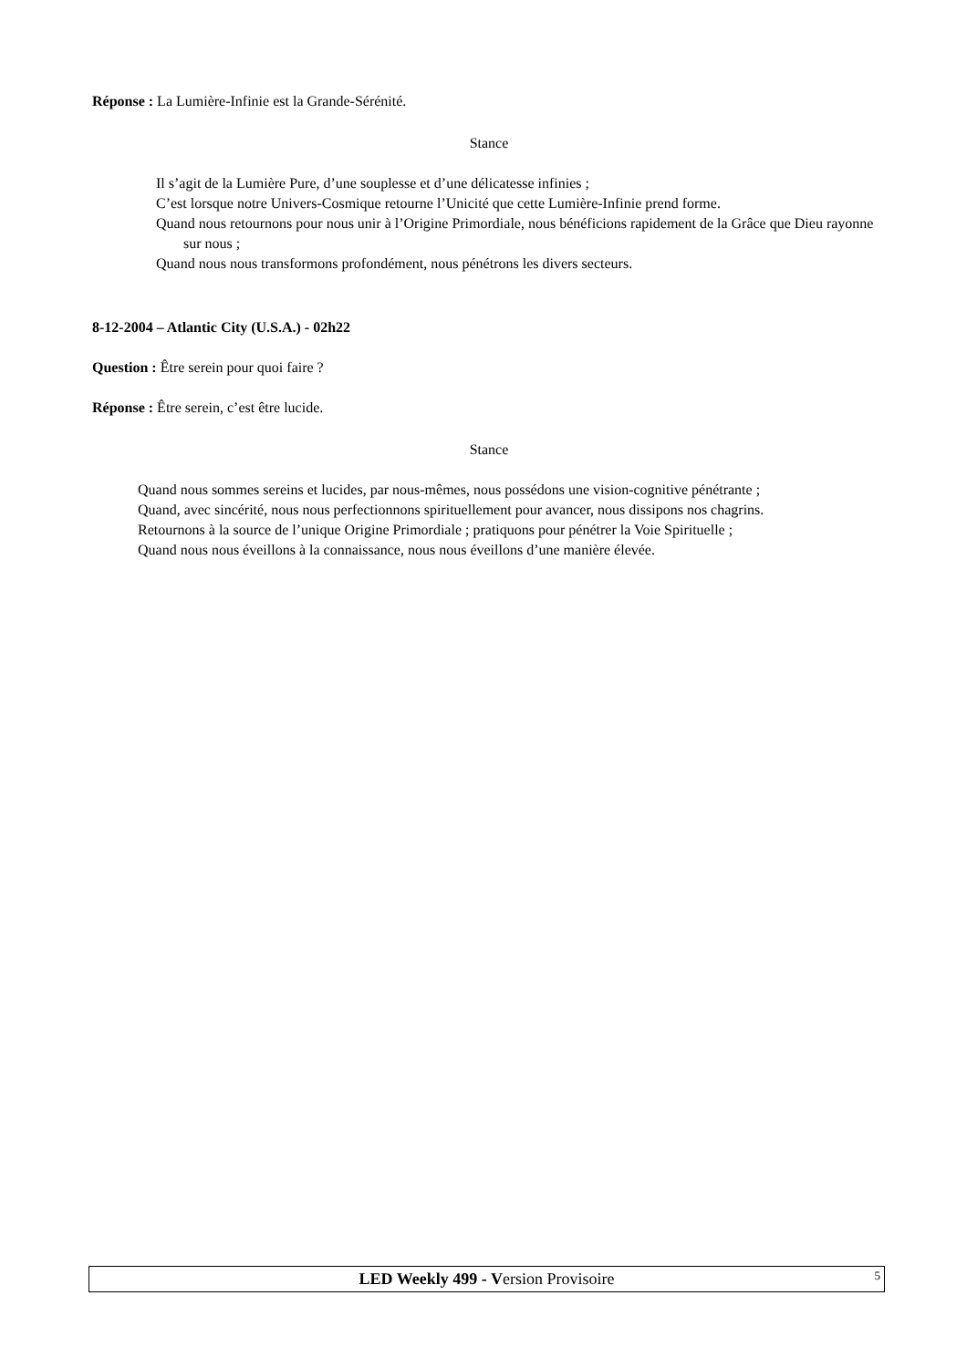Réponse : La Lumière-Infinie est la Grande-Sérénité.
Stance
Il s’agit de la Lumière Pure, d’une souplesse et d’une délicatesse infinies ;
C’est lorsque notre Univers-Cosmique retourne l’Unicité que cette Lumière-Infinie prend forme.
Quand nous retournons pour nous unir à l’Origine Primordiale, nous bénéficions rapidement de la Grâce que Dieu rayonne sur nous ;
Quand nous nous transformons profondément, nous pénétrons les divers secteurs.
8-12-2004 – Atlantic City (U.S.A.) - 02h22
Question : Être serein pour quoi faire ?
Réponse : Être serein, c’est être lucide.
Stance
Quand nous sommes sereins et lucides, par nous-mêmes, nous possédons une vision-cognitive pénétrante ;
Quand, avec sincérité, nous nous perfectionnons spirituellement pour avancer, nous dissipons nos chagrins.
Retournons à la source de l’unique Origine Primordiale ; pratiquons pour pénétrer la Voie Spirituelle ;
Quand nous nous éveillons à la connaissance, nous nous éveillons d’une manière élevée.
LED Weekly 499 - Version Provisoire 5